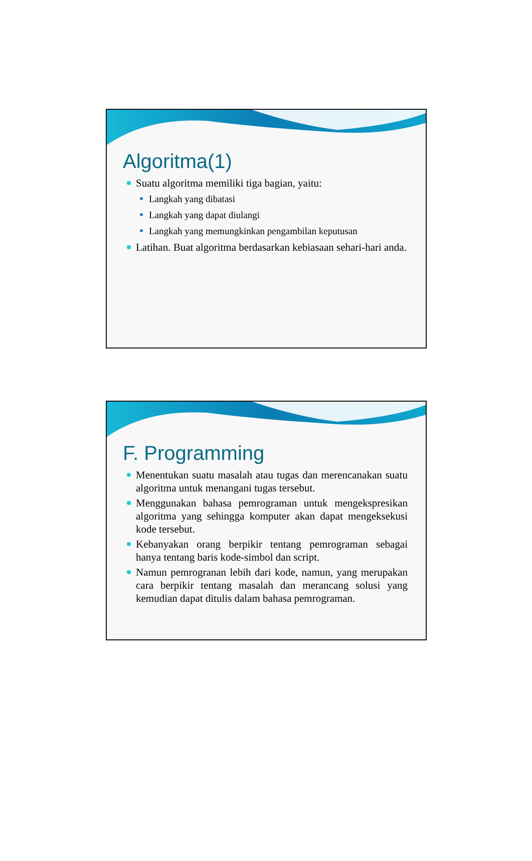Algoritma(1)
Suatu algoritma memiliki tiga bagian, yaitu:
Langkah yang dibatasi
Langkah yang dapat diulangi
Langkah yang memungkinkan pengambilan keputusan
Latihan. Buat algoritma berdasarkan kebiasaan sehari-hari anda.
F. Programming
Menentukan suatu masalah atau tugas dan merencanakan suatu algoritma untuk menangani tugas tersebut.
Menggunakan bahasa pemrograman untuk mengekspresikan algoritma yang sehingga komputer akan dapat mengeksekusi kode tersebut.
Kebanyakan orang berpikir tentang pemrograman sebagai hanya tentang baris kode-simbol dan script.
Namun pemrogranan lebih dari kode, namun, yang merupakan cara berpikir tentang masalah dan merancang solusi yang kemudian dapat ditulis dalam bahasa pemrograman.